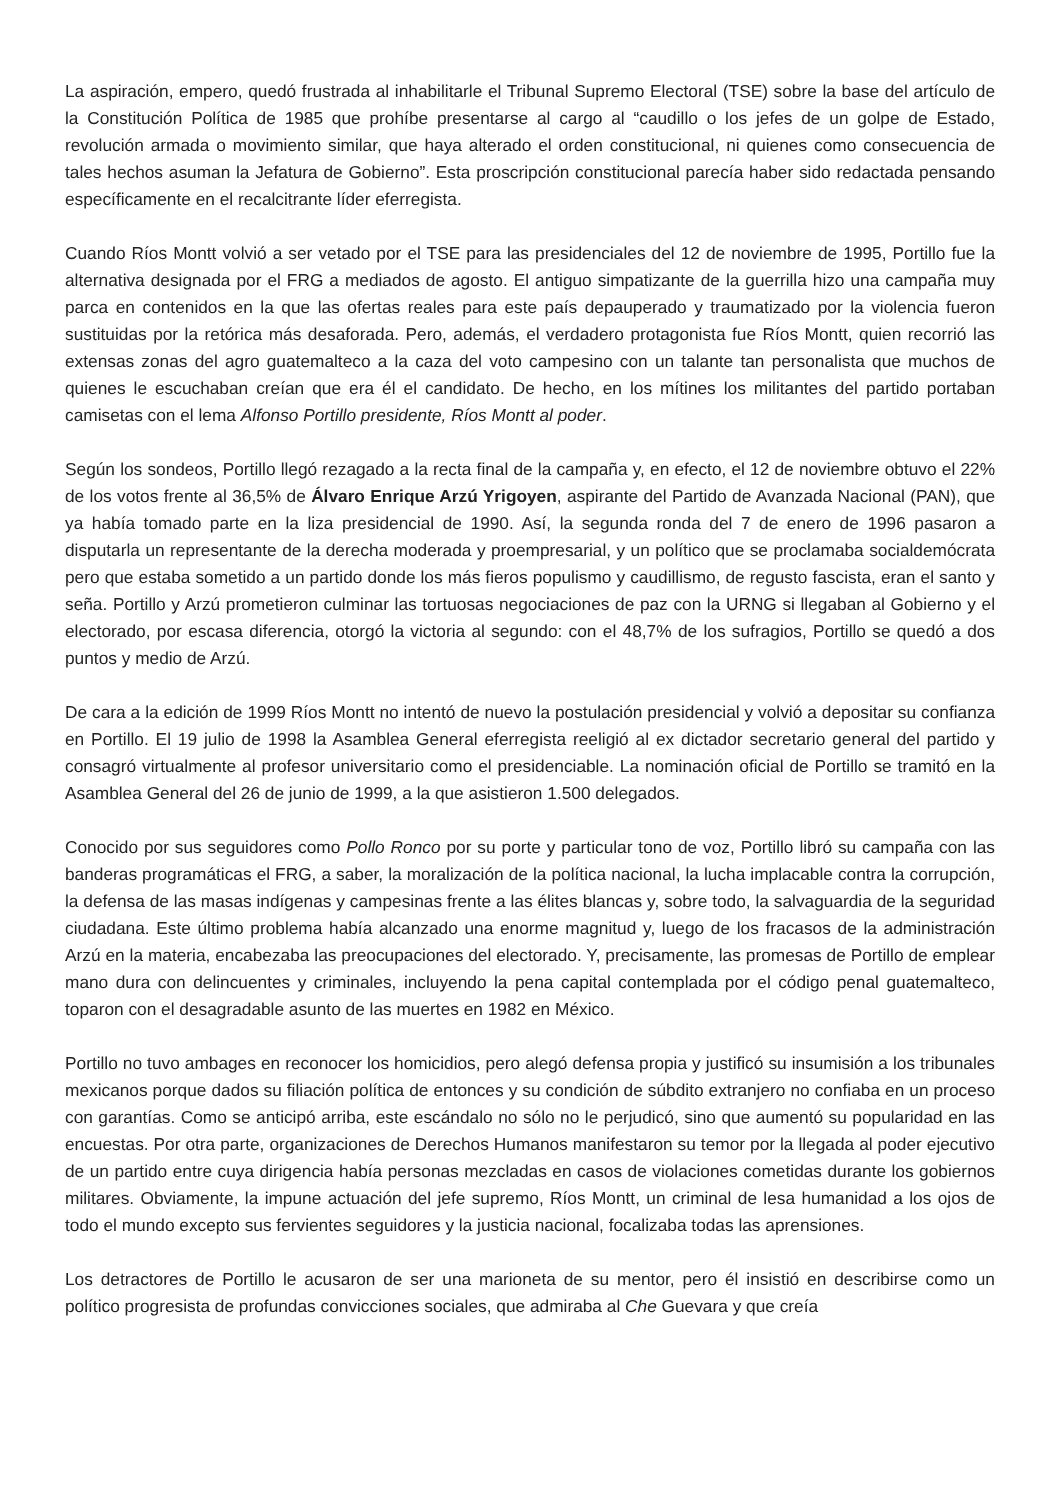La aspiración, empero, quedó frustrada al inhabilitarle el Tribunal Supremo Electoral (TSE) sobre la base del artículo de la Constitución Política de 1985 que prohíbe presentarse al cargo al “caudillo o los jefes de un golpe de Estado, revolución armada o movimiento similar, que haya alterado el orden constitucional, ni quienes como consecuencia de tales hechos asuman la Jefatura de Gobierno”. Esta proscripción constitucional parecía haber sido redactada pensando específicamente en el recalcitrante líder eferregista.
Cuando Ríos Montt volvió a ser vetado por el TSE para las presidenciales del 12 de noviembre de 1995, Portillo fue la alternativa designada por el FRG a mediados de agosto. El antiguo simpatizante de la guerrilla hizo una campaña muy parca en contenidos en la que las ofertas reales para este país depauperado y traumatizado por la violencia fueron sustituidas por la retórica más desaforada. Pero, además, el verdadero protagonista fue Ríos Montt, quien recorrió las extensas zonas del agro guatemalteco a la caza del voto campesino con un talante tan personalista que muchos de quienes le escuchaban creían que era él el candidato. De hecho, en los mítines los militantes del partido portaban camisetas con el lema Alfonso Portillo presidente, Ríos Montt al poder.
Según los sondeos, Portillo llegó rezagado a la recta final de la campaña y, en efecto, el 12 de noviembre obtuvo el 22% de los votos frente al 36,5% de Álvaro Enrique Arzú Yrigoyen, aspirante del Partido de Avanzada Nacional (PAN), que ya había tomado parte en la liza presidencial de 1990. Así, la segunda ronda del 7 de enero de 1996 pasaron a disputarla un representante de la derecha moderada y proempresarial, y un político que se proclamaba socialdemócrata pero que estaba sometido a un partido donde los más fieros populismo y caudillismo, de regusto fascista, eran el santo y seña. Portillo y Arzú prometieron culminar las tortuosas negociaciones de paz con la URNG si llegaban al Gobierno y el electorado, por escasa diferencia, otorgó la victoria al segundo: con el 48,7% de los sufragios, Portillo se quedó a dos puntos y medio de Arzú.
De cara a la edición de 1999 Ríos Montt no intentó de nuevo la postulación presidencial y volvió a depositar su confianza en Portillo. El 19 julio de 1998 la Asamblea General eferregista reeligió al ex dictador secretario general del partido y consagró virtualmente al profesor universitario como el presidenciable. La nominación oficial de Portillo se tramitó en la Asamblea General del 26 de junio de 1999, a la que asistieron 1.500 delegados.
Conocido por sus seguidores como Pollo Ronco por su porte y particular tono de voz, Portillo libró su campaña con las banderas programáticas el FRG, a saber, la moralización de la política nacional, la lucha implacable contra la corrupción, la defensa de las masas indígenas y campesinas frente a las élites blancas y, sobre todo, la salvaguardia de la seguridad ciudadana. Este último problema había alcanzado una enorme magnitud y, luego de los fracasos de la administración Arzú en la materia, encabezaba las preocupaciones del electorado. Y, precisamente, las promesas de Portillo de emplear mano dura con delincuentes y criminales, incluyendo la pena capital contemplada por el código penal guatemalteco, toparon con el desagradable asunto de las muertes en 1982 en México.
Portillo no tuvo ambages en reconocer los homicidios, pero alegó defensa propia y justificó su insumisión a los tribunales mexicanos porque dados su filiación política de entonces y su condición de súbdito extranjero no confiaba en un proceso con garantías. Como se anticipó arriba, este escándalo no sólo no le perjudicó, sino que aumentó su popularidad en las encuestas. Por otra parte, organizaciones de Derechos Humanos manifestaron su temor por la llegada al poder ejecutivo de un partido entre cuya dirigencia había personas mezcladas en casos de violaciones cometidas durante los gobiernos militares. Obviamente, la impune actuación del jefe supremo, Ríos Montt, un criminal de lesa humanidad a los ojos de todo el mundo excepto sus fervientes seguidores y la justicia nacional, focalizaba todas las aprensiones.
Los detractores de Portillo le acusaron de ser una marioneta de su mentor, pero él insistió en describirse como un político progresista de profundas convicciones sociales, que admiraba al Che Guevara y que creía